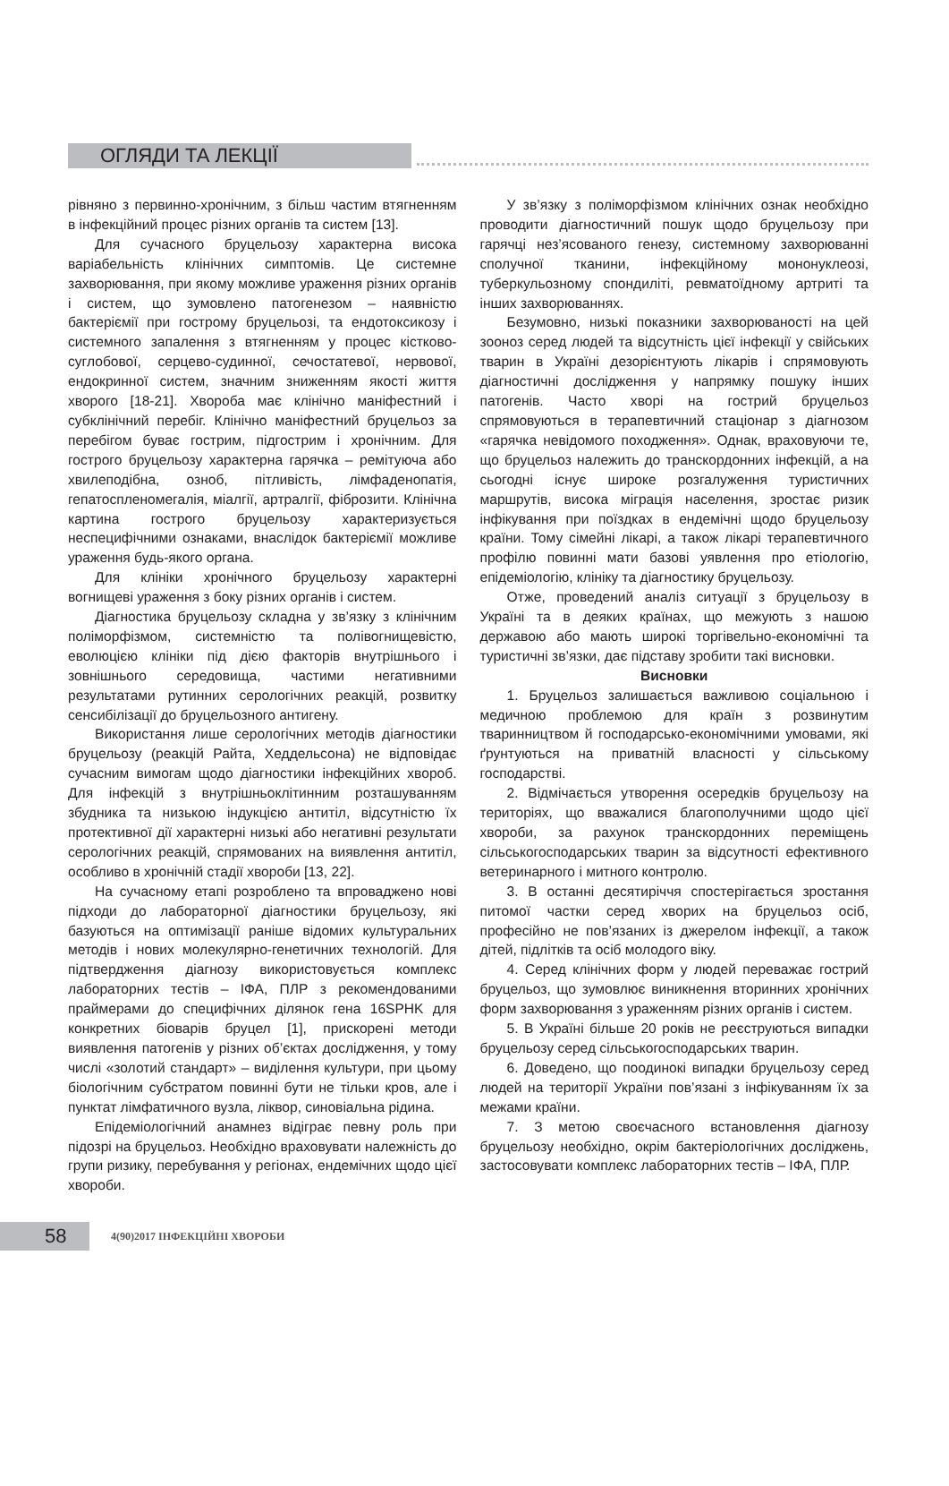ОГЛЯДИ ТА ЛЕКЦІЇ
рівняно з первинно-хронічним, з більш частим втягненням в інфекційний процес різних органів та систем [13].
Для сучасного бруцельозу характерна висока варіабельність клінічних симптомів. Це системне захворювання, при якому можливе ураження різних органів і систем, що зумовлено патогенезом – наявністю бактеріємії при гострому бруцельозі, та ендотоксикозу і системного запалення з втягненням у процес кістково-суглобової, серцево-судинної, сечостатевої, нервової, ендокринної систем, значним зниженням якості життя хворого [18-21]. Хвороба має клінічно маніфестний і субклінічний перебіг. Клінічно маніфестний бруцельоз за перебігом буває гострим, підгострим і хронічним. Для гострого бруцельозу характерна гарячка – ремітуюча або хвилеподібна, озноб, пітливість, лімфаденопатія, гепатоспленомегалія, міалгії, артралгії, фіброзити. Клінічна картина гострого бруцельозу характеризується неспецифічними ознаками, внаслідок бактеріємії можливе ураження будь-якого органа.
Для клініки хронічного бруцельозу характерні вогнищеві ураження з боку різних органів і систем.
Діагностика бруцельозу складна у зв’язку з клінічним поліморфізмом, системністю та полівогнищевістю, еволюцією клініки під дією факторів внутрішнього і зовнішнього середовища, частими негативними результатами рутинних серологічних реакцій, розвитку сенсибілізації до бруцельозного антигену.
Використання лише серологічних методів діагностики бруцельозу (реакцій Райта, Хеддельсона) не відповідає сучасним вимогам щодо діагностики інфекційних хвороб. Для інфекцій з внутрішньоклітинним розташуванням збудника та низькою індукцією антитіл, відсутністю їх протективної дії характерні низькі або негативні результати серологічних реакцій, спрямованих на виявлення антитіл, особливо в хронічній стадії хвороби [13, 22].
На сучасному етапі розроблено та впроваджено нові підходи до лабораторної діагностики бруцельозу, які базуються на оптимізації раніше відомих культуральних методів і нових молекулярно-генетичних технологій. Для підтвердження діагнозу використовується комплекс лабораторних тестів – ІФА, ПЛР з рекомендованими праймерами до специфічних ділянок гена 16SPHK для конкретних біоварів бруцел [1], прискорені методи виявлення патогенів у різних об’єктах дослідження, у тому числі «золотий стандарт» – виділення культури, при цьому біологічним субстратом повинні бути не тільки кров, але і пунктат лімфатичного вузла, ліквор, синовіальна рідина.
Епідеміологічний анамнез відіграє певну роль при підозрі на бруцельоз. Необхідно враховувати належність до групи ризику, перебування у регіонах, ендемічних щодо цієї хвороби.
У зв’язку з поліморфізмом клінічних ознак необхідно проводити діагностичний пошук щодо бруцельозу при гарячці нез’ясованого генезу, системному захворюванні сполучної тканини, інфекційному мононуклеозі, туберкульозному спондиліті, ревматоїдному артриті та інших захворюваннях.
Безумовно, низькі показники захворюваності на цей зооноз серед людей та відсутність цієї інфекції у свійських тварин в Україні дезорієнтують лікарів і спрямовують діагностичні дослідження у напрямку пошуку інших патогенів. Часто хворі на гострий бруцельоз спрямовуються в терапевтичний стаціонар з діагнозом «гарячка невідомого походження». Однак, враховуючи те, що бруцельоз належить до транскордонних інфекцій, а на сьогодні існує широке розгалуження туристичних маршрутів, висока міграція населення, зростає ризик інфікування при поїздках в ендемічні щодо бруцельозу країни. Тому сімейні лікарі, а також лікарі терапевтичного профілю повинні мати базові уявлення про етіологію, епідеміологію, клініку та діагностику бруцельозу.
Отже, проведений аналіз ситуації з бруцельозу в Україні та в деяких країнах, що межують з нашою державою або мають широкі торгівельно-економічні та туристичні зв’язки, дає підставу зробити такі висновки.
Висновки
1. Бруцельоз залишається важливою соціальною і медичною проблемою для країн з розвинутим тваринництвом й господарсько-економічними умовами, які ґрунтуються на приватній власності у сільському господарстві.
2. Відмічається утворення осередків бруцельозу на територіях, що вважалися благополучними щодо цієї хвороби, за рахунок транскордонних переміщень сільськогосподарських тварин за відсутності ефективного ветеринарного і митного контролю.
3. В останні десятиріччя спостерігається зростання питомої частки серед хворих на бруцельоз осіб, професійно не пов’язаних із джерелом інфекції, а також дітей, підлітків та осіб молодого віку.
4. Серед клінічних форм у людей переважає гострий бруцельоз, що зумовлює виникнення вторинних хронічних форм захворювання з ураженням різних органів і систем.
5. В Україні більше 20 років не реєструються випадки бруцельозу серед сільськогосподарських тварин.
6. Доведено, що поодинокі випадки бруцельозу серед людей на території України пов’язані з інфікуванням їх за межами країни.
7. З метою своєчасного встановлення діагнозу бруцельозу необхідно, окрім бактеріологічних досліджень, застосовувати комплекс лабораторних тестів – ІФА, ПЛР.
58
4(90)2017 ІНФЕКЦІЙНІ ХВОРОБИ